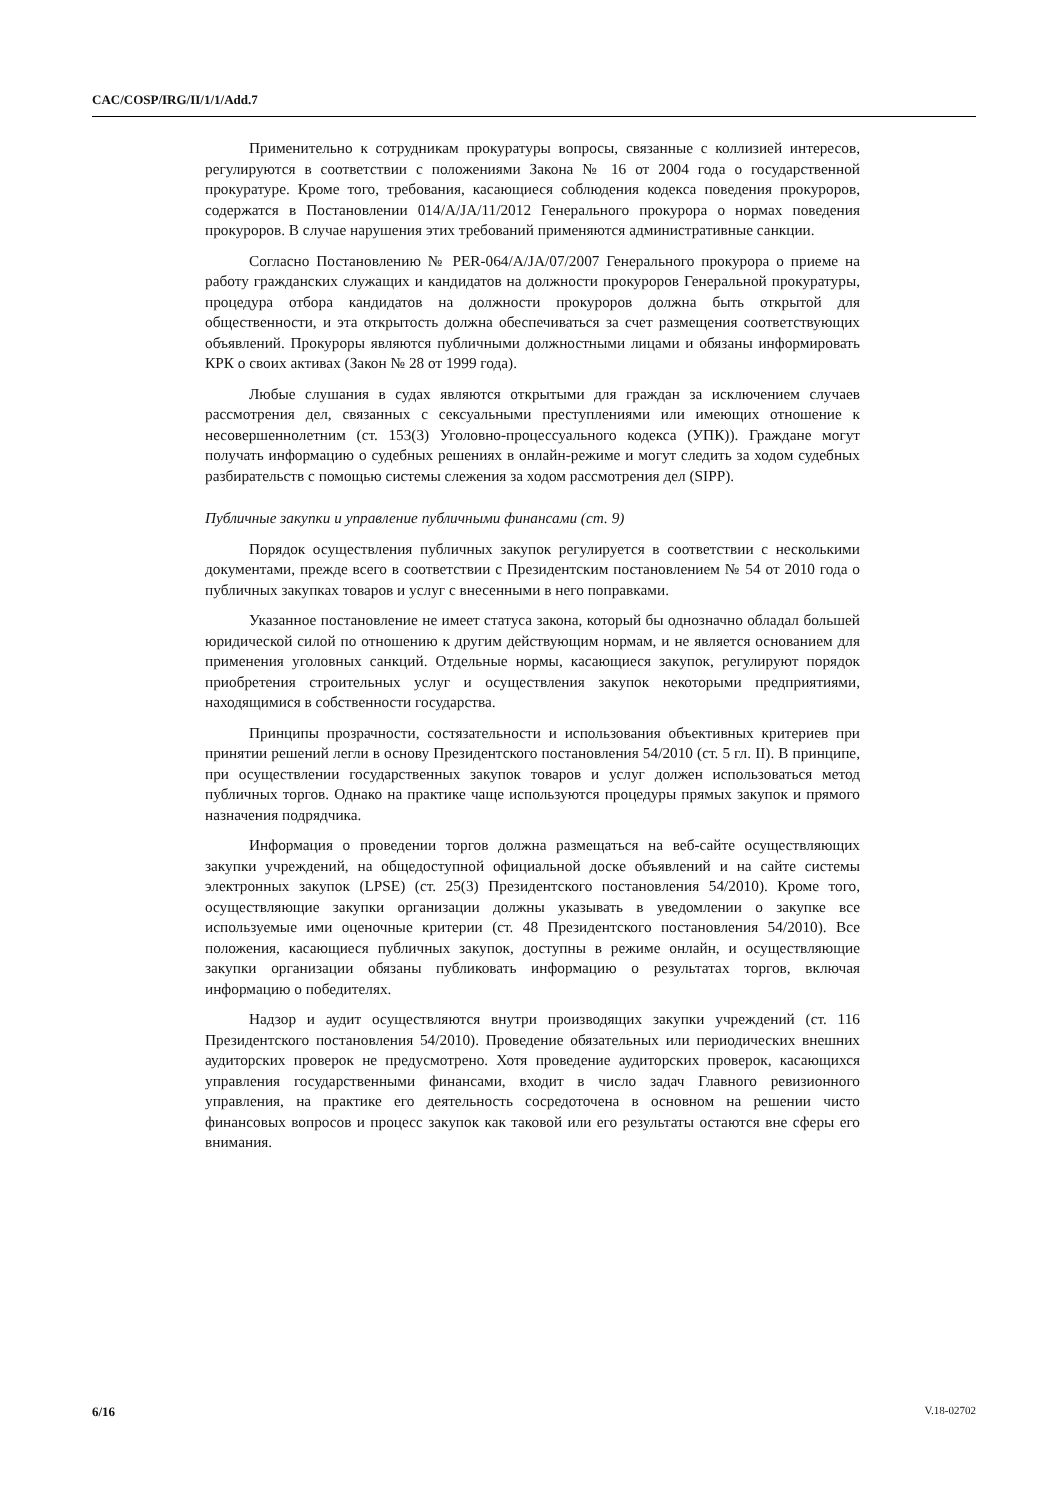CAC/COSP/IRG/II/1/1/Add.7
Применительно к сотрудникам прокуратуры вопросы, связанные с коллизией интересов, регулируются в соответствии с положениями Закона № 16 от 2004 года о государственной прокуратуре. Кроме того, требования, касающиеся соблюдения кодекса поведения прокуроров, содержатся в Постановлении 014/A/JA/11/2012 Генерального прокурора о нормах поведения прокуроров. В случае нарушения этих требований применяются административные санкции.
Согласно Постановлению № PER-064/A/JA/07/2007 Генерального прокурора о приеме на работу гражданских служащих и кандидатов на должности прокуроров Генеральной прокуратуры, процедура отбора кандидатов на должности прокуроров должна быть открытой для общественности, и эта открытость должна обеспечиваться за счет размещения соответствующих объявлений. Прокуроры являются публичными должностными лицами и обязаны информировать КРК о своих активах (Закон № 28 от 1999 года).
Любые слушания в судах являются открытыми для граждан за исключением случаев рассмотрения дел, связанных с сексуальными преступлениями или имеющих отношение к несовершеннолетним (ст. 153(3) Уголовно-процессуального кодекса (УПК)). Граждане могут получать информацию о судебных решениях в онлайн-режиме и могут следить за ходом судебных разбирательств с помощью системы слежения за ходом рассмотрения дел (SIPP).
Публичные закупки и управление публичными финансами (ст. 9)
Порядок осуществления публичных закупок регулируется в соответствии с несколькими документами, прежде всего в соответствии с Президентским постановлением № 54 от 2010 года о публичных закупках товаров и услуг с внесенными в него поправками.
Указанное постановление не имеет статуса закона, который бы однозначно обладал большей юридической силой по отношению к другим действующим нормам, и не является основанием для применения уголовных санкций. Отдельные нормы, касающиеся закупок, регулируют порядок приобретения строительных услуг и осуществления закупок некоторыми предприятиями, находящимися в собственности государства.
Принципы прозрачности, состязательности и использования объективных критериев при принятии решений легли в основу Президентского постановления 54/2010 (ст. 5 гл. II). В принципе, при осуществлении государственных закупок товаров и услуг должен использоваться метод публичных торгов. Однако на практике чаще используются процедуры прямых закупок и прямого назначения подрядчика.
Информация о проведении торгов должна размещаться на веб-сайте осуществляющих закупки учреждений, на общедоступной официальной доске объявлений и на сайте системы электронных закупок (LPSE) (ст. 25(3) Президентского постановления 54/2010). Кроме того, осуществляющие закупки организации должны указывать в уведомлении о закупке все используемые ими оценочные критерии (ст. 48 Президентского постановления 54/2010). Все положения, касающиеся публичных закупок, доступны в режиме онлайн, и осуществляющие закупки организации обязаны публиковать информацию о результатах торгов, включая информацию о победителях.
Надзор и аудит осуществляются внутри производящих закупки учреждений (ст. 116 Президентского постановления 54/2010). Проведение обязательных или периодических внешних аудиторских проверок не предусмотрено. Хотя проведение аудиторских проверок, касающихся управления государственными финансами, входит в число задач Главного ревизионного управления, на практике его деятельность сосредоточена в основном на решении чисто финансовых вопросов и процесс закупок как таковой или его результаты остаются вне сферы его внимания.
6/16 V.18-02702